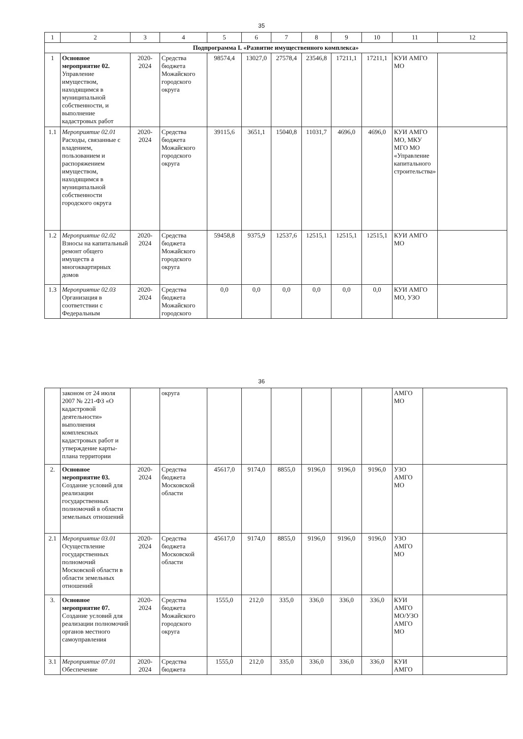35
| 1 | 2 | 3 | 4 | 5 | 6 | 7 | 8 | 9 | 10 | 11 | 12 |
| --- | --- | --- | --- | --- | --- | --- | --- | --- | --- | --- | --- |
| Подпрограмма I. «Развитие имущественного комплекса» | | | | | | | | | | | |
| 1 | Основное мероприятие 02. Управление имуществом, находящимся в муниципальной собственности, и выполнение кадастровых работ | 2020-2024 | Средства бюджета Можайского городского округа | 98574,4 | 13027,0 | 27578,4 | 23546,8 | 17211,1 | 17211,1 | КУИ АМГО МО | |
| 1.1 | Мероприятие 02.01 Расходы, связанные с владением, пользованием и распоряжением имуществом, находящимся в муниципальной собственности городского округа | 2020-2024 | Средства бюджета Можайского городского округа | 39115,6 | 3651,1 | 15040,8 | 11031,7 | 4696,0 | 4696,0 | КУИ АМГО МО, МКУ МГО МО «Управление капитального строительства» | |
| 1.2 | Мероприятие 02.02 Взносы на капитальный ремонт общего имуществ а многоквартирных домов | 2020-2024 | Средства бюджета Можайского городского округа | 59458,8 | 9375,9 | 12537,6 | 12515,1 | 12515,1 | 12515,1 | КУИ АМГО МО | |
| 1.3 | Мероприятие 02.03 Организация в соответствии с Федеральным | 2020-2024 | Средства бюджета Можайского городского | 0,0 | 0,0 | 0,0 | 0,0 | 0,0 | 0,0 | КУИ АМГО МО, УЗО | |
36
| | законом от 24 июля 2007 № 221-ФЗ «О кадастровой деятельности» выполнения комплексных кадастровых работ и утверждение карты-плана территории | | округа | | | | | | | АМГО МО | |
| 2. | Основное мероприятие 03. Создание условий для реализации государственных полномочий в области земельных отношений | 2020-2024 | Средства бюджета Московской области | 45617,0 | 9174,0 | 8855,0 | 9196,0 | 9196,0 | 9196,0 | УЗО АМГО МО | |
| 2.1 | Мероприятие 03.01 Осуществление государственных полномочий Московской области в области земельных отношений | 2020-2024 | Средства бюджета Московской области | 45617,0 | 9174,0 | 8855,0 | 9196,0 | 9196,0 | 9196,0 | УЗО АМГО МО | |
| 3. | Основное мероприятие 07. Создание условий для реализации полномочий органов местного самоуправления | 2020-2024 | Средства бюджета Можайского городского округа | 1555,0 | 212,0 | 335,0 | 336,0 | 336,0 | 336,0 | КУИ АМГО МО/УЗО АМГО МО | |
| 3.1 | Мероприятие 07.01 Обеспечение | 2020-2024 | Средства бюджета | 1555,0 | 212,0 | 335,0 | 336,0 | 336,0 | 336,0 | КУИ АМГО | |